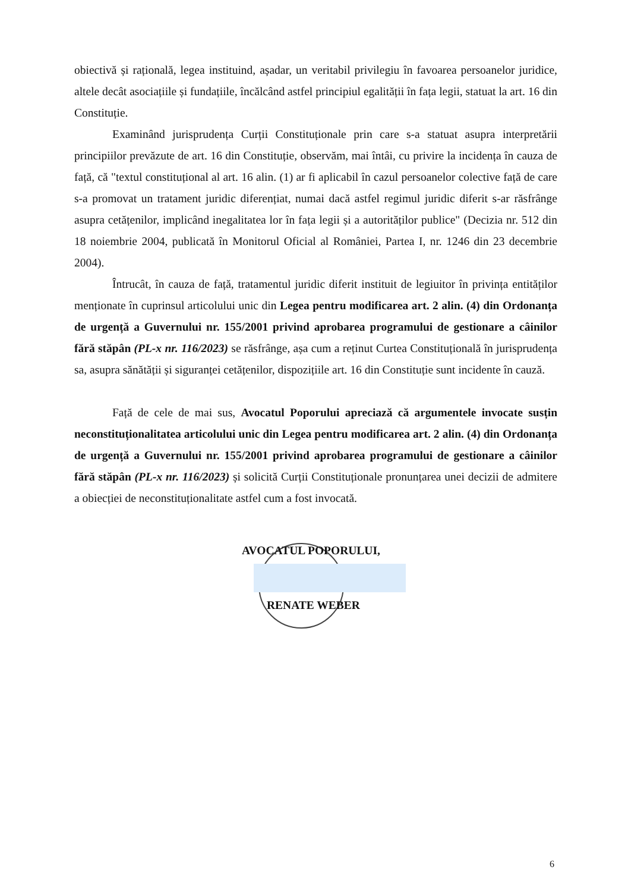obiectivă și rațională, legea instituind, așadar, un veritabil privilegiu în favoarea persoanelor juridice, altele decât asociațiile și fundațiile, încălcând astfel principiul egalității în fața legii, statuat la art. 16 din Constituție.
Examinând jurisprudența Curții Constituționale prin care s-a statuat asupra interpretării principiilor prevăzute de art. 16 din Constituție, observăm, mai întâi, cu privire la incidența în cauza de față, că "textul constituțional al art. 16 alin. (1) ar fi aplicabil în cazul persoanelor colective față de care s-a promovat un tratament juridic diferențiat, numai dacă astfel regimul juridic diferit s-ar răsfrânge asupra cetățenilor, implicând inegalitatea lor în fața legii și a autorităților publice" (Decizia nr. 512 din 18 noiembrie 2004, publicată în Monitorul Oficial al României, Partea I, nr. 1246 din 23 decembrie 2004).
Întrucât, în cauza de față, tratamentul juridic diferit instituit de legiuitor în privința entităților menționate în cuprinsul articolului unic din Legea pentru modificarea art. 2 alin. (4) din Ordonanța de urgență a Guvernului nr. 155/2001 privind aprobarea programului de gestionare a câinilor fără stăpân (PL-x nr. 116/2023) se răsfrânge, așa cum a reținut Curtea Constituțională în jurisprudența sa, asupra sănătății și siguranței cetățenilor, dispozițiile art. 16 din Constituție sunt incidente în cauză.
Față de cele de mai sus, Avocatul Poporului apreciază că argumentele invocate susțin neconstituționalitatea articolului unic din Legea pentru modificarea art. 2 alin. (4) din Ordonanța de urgență a Guvernului nr. 155/2001 privind aprobarea programului de gestionare a câinilor fără stăpân (PL-x nr. 116/2023) și solicită Curții Constituționale pronunțarea unei decizii de admitere a obiecției de neconstituționalitate astfel cum a fost invocată.
AVOCATUL POPORULUI,
RENATE WEBER
6